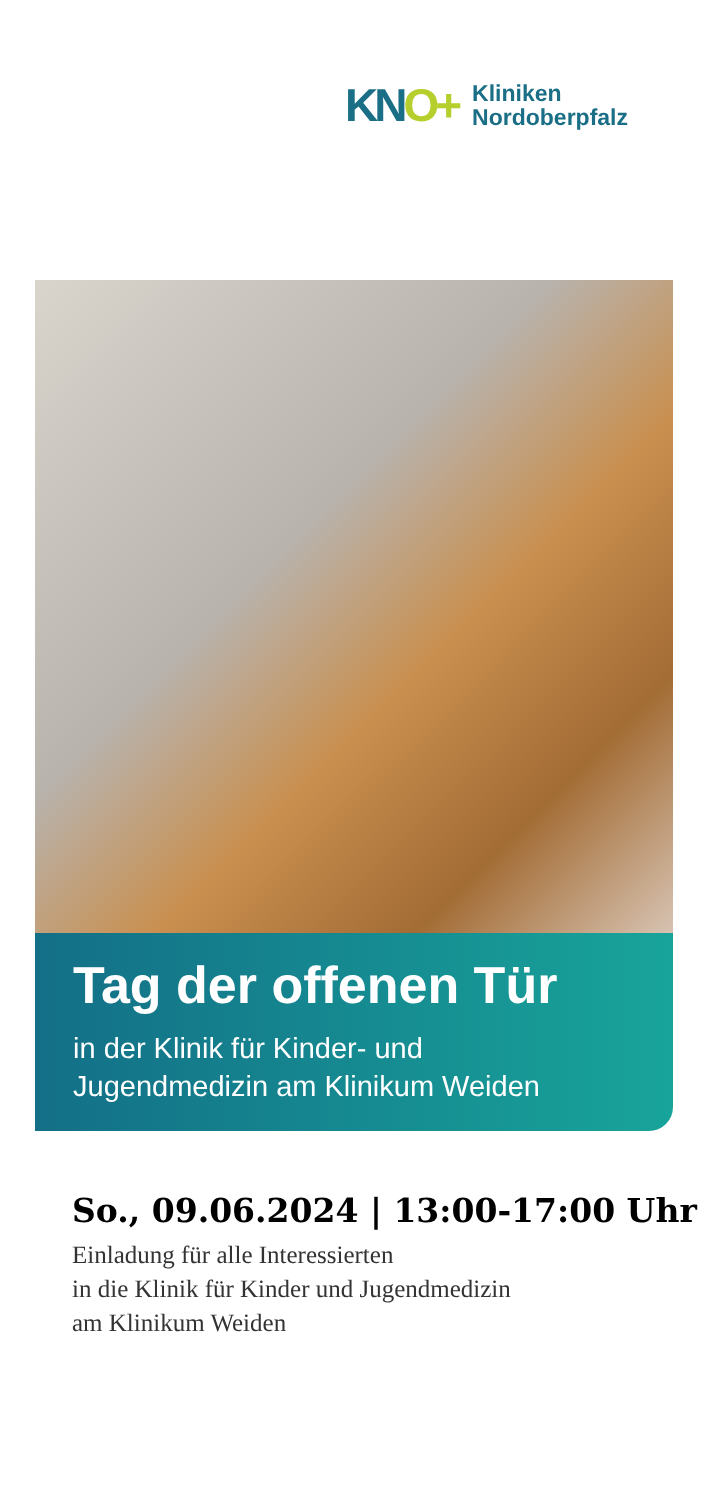KNO+
Kliniken
Nordoberpfalz
Tag der offenen Tür
in der Klinik für Kinder- und
Jugendmedizin am Klinikum Weiden
So., 09.06.2024 | 13:00-17:00 Uhr
Einladung für alle Interessierten
in die Klinik für Kinder und Jugendmedizin
am Klinikum Weiden